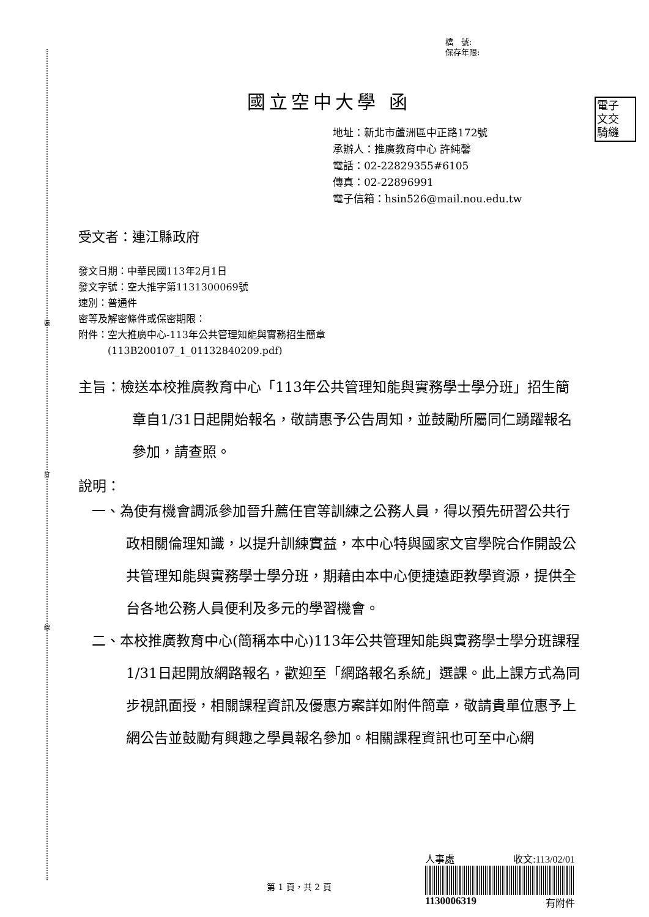裝
訂
線
電子
文交
騎縫
檔　號:
保存年限:
國立空中大學 函
地址：新北市蘆洲區中正路172號
承辦人：推廣教育中心 許純馨
電話：02-22829355#6105
傳真：02-22896991
電子信箱：hsin526@mail.nou.edu.tw
受文者：連江縣政府
發文日期：中華民國113年2月1日
發文字號：空大推字第1131300069號
速別：普通件
密等及解密條件或保密期限：
附件：空大推廣中心-113年公共管理知能與實務招生簡章
　　　(113B200107_1_01132840209.pdf)
主旨：檢送本校推廣教育中心「113年公共管理知能與實務學士學分班」招生簡章自1/31日起開始報名，敬請惠予公告周知，並鼓勵所屬同仁踴躍報名參加，請查照。
說明：
一、為使有機會調派參加晉升薦任官等訓練之公務人員，得以預先研習公共行政相關倫理知識，以提升訓練實益，本中心特與國家文官學院合作開設公共管理知能與實務學士學分班，期藉由本中心便捷遠距教學資源，提供全台各地公務人員便利及多元的學習機會。
二、本校推廣教育中心(簡稱本中心)113年公共管理知能與實務學士學分班課程1/31日起開放網路報名，歡迎至「網路報名系統」選課。此上課方式為同步視訊面授，相關課程資訊及優惠方案詳如附件簡章，敬請貴單位惠予上網公告並鼓勵有興趣之學員報名參加。相關課程資訊也可至中心網
人事處 收文:113/02/01
1130006319 有附件
第 1 頁，共 2 頁